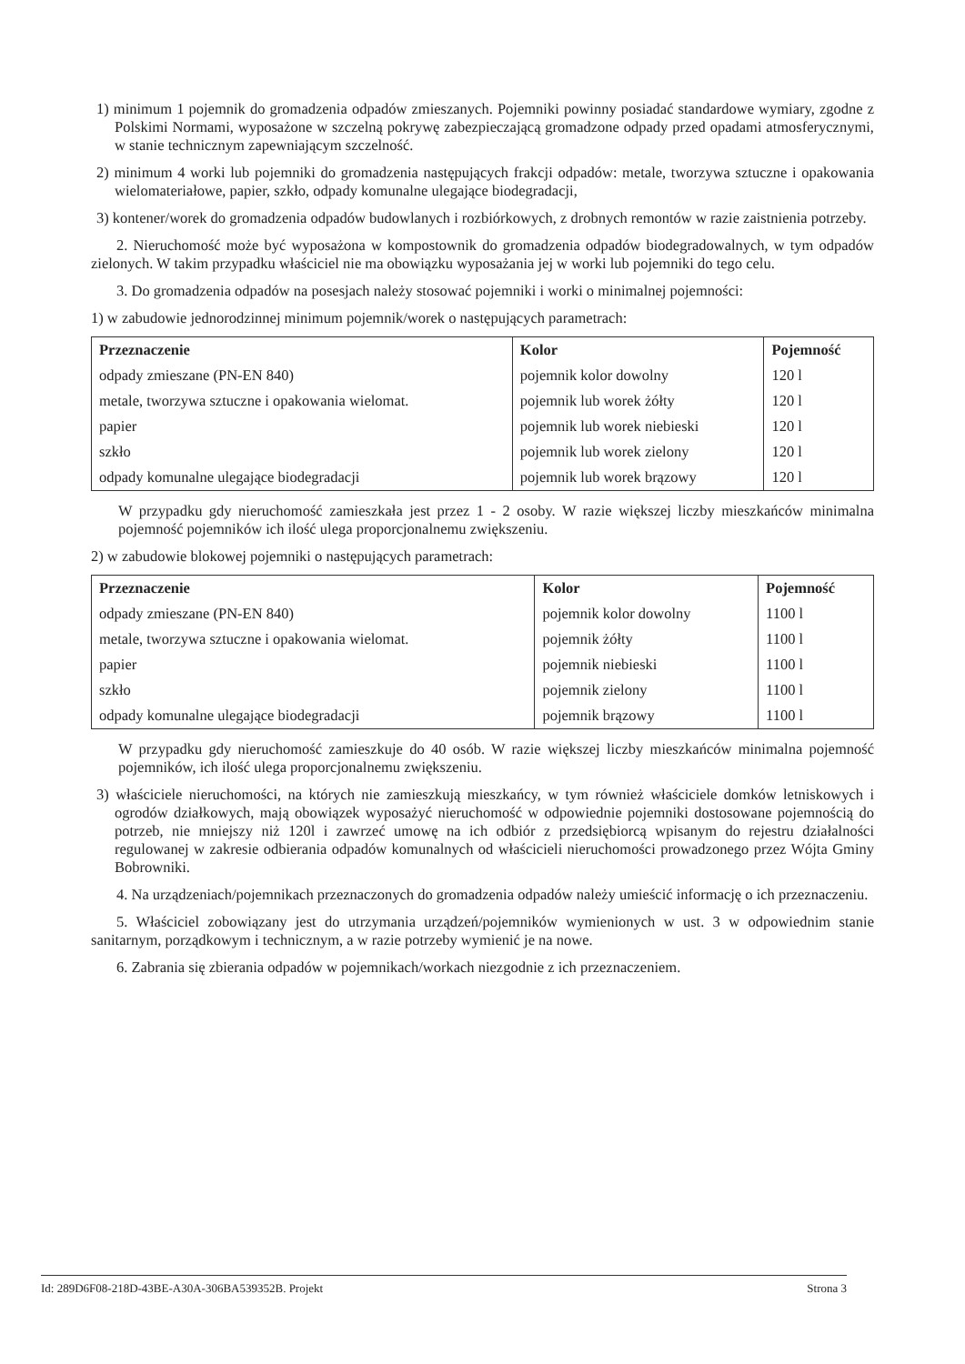1) minimum 1 pojemnik do gromadzenia odpadów zmieszanych. Pojemniki powinny posiadać standardowe wymiary, zgodne z Polskimi Normami, wyposażone w szczelną pokrywę zabezpieczającą gromadzone odpady przed opadami atmosferycznymi, w stanie technicznym zapewniającym szczelność.
2) minimum 4 worki lub pojemniki do gromadzenia następujących frakcji odpadów: metale, tworzywa sztuczne i opakowania wielomateriałowe, papier, szkło, odpady komunalne ulegające biodegradacji,
3) kontener/worek do gromadzenia odpadów budowlanych i rozbiórkowych, z drobnych remontów w razie zaistnienia potrzeby.
2. Nieruchomość może być wyposażona w kompostownik do gromadzenia odpadów biodegradowalnych, w tym odpadów zielonych. W takim przypadku właściciel nie ma obowiązku wyposażania jej w worki lub pojemniki do tego celu.
3. Do gromadzenia odpadów na posesjach należy stosować pojemniki i worki o minimalnej pojemności:
1) w zabudowie jednorodzinnej minimum pojemnik/worek o następujących parametrach:
| Przeznaczenie | Kolor | Pojemność |
| --- | --- | --- |
| odpady zmieszane (PN-EN 840) | pojemnik kolor dowolny | 120 l |
| metale, tworzywa sztuczne i opakowania wielomat. | pojemnik lub worek żółty | 120 l |
| papier | pojemnik lub worek niebieski | 120 l |
| szkło | pojemnik lub worek zielony | 120 l |
| odpady komunalne ulegające biodegradacji | pojemnik lub worek brązowy | 120 l |
W przypadku gdy nieruchomość zamieszkała jest przez 1 - 2 osoby. W razie większej liczby mieszkańców minimalna pojemność pojemników ich ilość ulega proporcjonalnemu zwiększeniu.
2) w zabudowie blokowej pojemniki o następujących parametrach:
| Przeznaczenie | Kolor | Pojemność |
| --- | --- | --- |
| odpady zmieszane (PN-EN 840) | pojemnik kolor dowolny | 1100 l |
| metale, tworzywa sztuczne i opakowania wielomat. | pojemnik żółty | 1100 l |
| papier | pojemnik niebieski | 1100 l |
| szkło | pojemnik zielony | 1100 l |
| odpady komunalne ulegające biodegradacji | pojemnik brązowy | 1100 l |
W przypadku gdy nieruchomość zamieszkuje do 40 osób. W razie większej liczby mieszkańców minimalna pojemność pojemników, ich ilość ulega proporcjonalnemu zwiększeniu.
3) właściciele nieruchomości, na których nie zamieszkują mieszkańcy, w tym również właściciele domków letniskowych i ogrodów działkowych, mają obowiązek wyposażyć nieruchomość w odpowiednie pojemniki dostosowane pojemnością do potrzeb, nie mniejszy niż 120l i zawrzeć umowę na ich odbiór z przedsiębiorcą wpisanym do rejestru działalności regulowanej w zakresie odbierania odpadów komunalnych od właścicieli nieruchomości prowadzonego przez Wójta Gminy Bobrowniki.
4. Na urządzeniach/pojemnikach przeznaczonych do gromadzenia odpadów należy umieścić informację o ich przeznaczeniu.
5. Właściciel zobowiązany jest do utrzymania urządzeń/pojemników wymienionych w ust. 3 w odpowiednim stanie sanitarnym, porządkowym i technicznym, a w razie potrzeby wymienić je na nowe.
6. Zabrania się zbierania odpadów w pojemnikach/workach niezgodnie z ich przeznaczeniem.
Id: 289D6F08-218D-43BE-A30A-306BA539352B. Projekt Strona 3